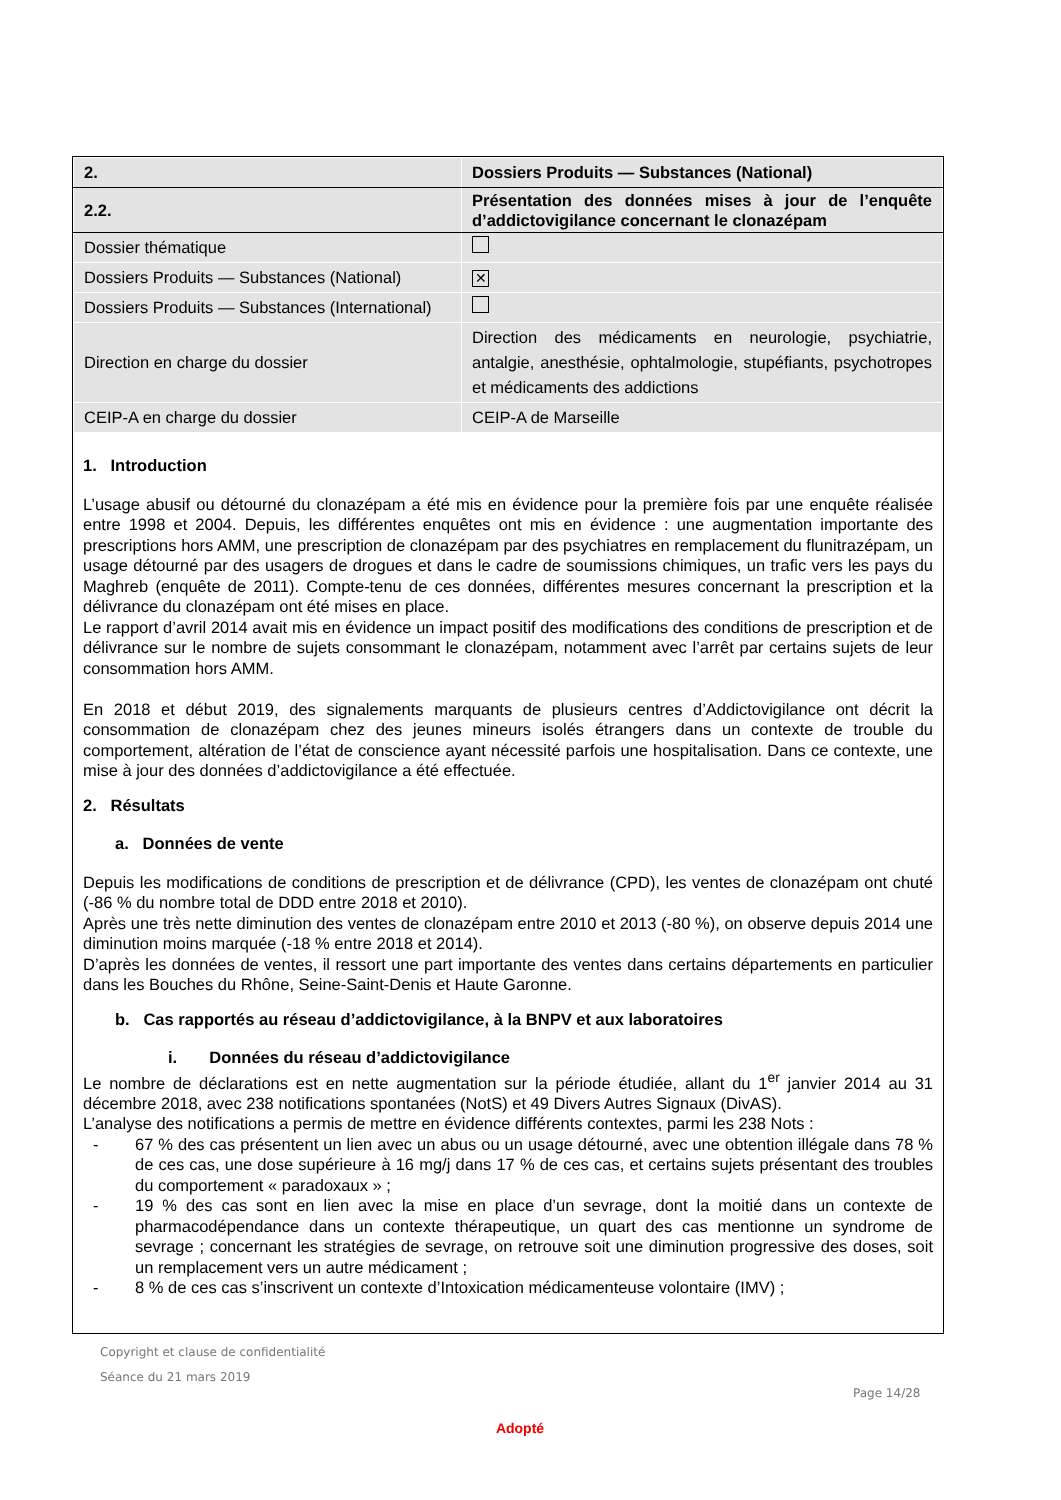| 2. | Dossiers Produits — Substances (National) |
| 2.2. | Présentation des données mises à jour de l’enquête d’addictovigilance concernant le clonazépam |
| Dossier thématique | |
| Dossiers Produits — Substances (National) | ✕ |
| Dossiers Produits — Substances (International) | |
| Direction en charge du dossier | Direction des médicaments en neurologie, psychiatrie, antalgie, anesthésie, ophtalmologie, stupéfiants, psychotropes et médicaments des addictions |
| CEIP-A en charge du dossier | CEIP-A de Marseille |
1. Introduction
L’usage abusif ou détourné du clonazépam a été mis en évidence pour la première fois par une enquête réalisée entre 1998 et 2004. Depuis, les différentes enquêtes ont mis en évidence : une augmentation importante des prescriptions hors AMM, une prescription de clonazépam par des psychiatres en remplacement du flunitrazépam, un usage détourné par des usagers de drogues et dans le cadre de soumissions chimiques, un trafic vers les pays du Maghreb (enquête de 2011). Compte-tenu de ces données, différentes mesures concernant la prescription et la délivrance du clonazépam ont été mises en place.
Le rapport d’avril 2014 avait mis en évidence un impact positif des modifications des conditions de prescription et de délivrance sur le nombre de sujets consommant le clonazépam, notamment avec l’arrêt par certains sujets de leur consommation hors AMM.
En 2018 et début 2019, des signalements marquants de plusieurs centres d’Addictovigilance ont décrit la consommation de clonazépam chez des jeunes mineurs isolés étrangers dans un contexte de trouble du comportement, altération de l’état de conscience ayant nécessité parfois une hospitalisation. Dans ce contexte, une mise à jour des données d’addictovigilance a été effectuée.
2. Résultats
a. Données de vente
Depuis les modifications de conditions de prescription et de délivrance (CPD), les ventes de clonazépam ont chuté (-86 % du nombre total de DDD entre 2018 et 2010).
Après une très nette diminution des ventes de clonazépam entre 2010 et 2013 (-80 %), on observe depuis 2014 une diminution moins marquée (-18 % entre 2018 et 2014).
D’après les données de ventes, il ressort une part importante des ventes dans certains départements en particulier dans les Bouches du Rhône, Seine-Saint-Denis et Haute Garonne.
b. Cas rapportés au réseau d’addictovigilance, à la BNPV et aux laboratoires
i. Données du réseau d’addictovigilance
Le nombre de déclarations est en nette augmentation sur la période étudiée, allant du 1<sup>er</sup> janvier 2014 au 31 décembre 2018, avec 238 notifications spontanées (NotS) et 49 Divers Autres Signaux (DivAS).
L’analyse des notifications a permis de mettre en évidence différents contextes, parmi les 238 Nots :
- 67 % des cas présentent un lien avec un abus ou un usage détourné, avec une obtention illégale dans 78 % de ces cas, une dose supérieure à 16 mg/j dans 17 % de ces cas, et certains sujets présentant des troubles du comportement « paradoxaux » ;
- 19 % des cas sont en lien avec la mise en place d’un sevrage, dont la moitié dans un contexte de pharmacodépendance dans un contexte thérapeutique, un quart des cas mentionne un syndrome de sevrage ; concernant les stratégies de sevrage, on retrouve soit une diminution progressive des doses, soit un remplacement vers un autre médicament ;
- 8 % de ces cas s’inscrivent un contexte d’Intoxication médicamenteuse volontaire (IMV) ;
Copyright et clause de confidentialité
Séance du 21 mars 2019
Page 14/28
Adopté